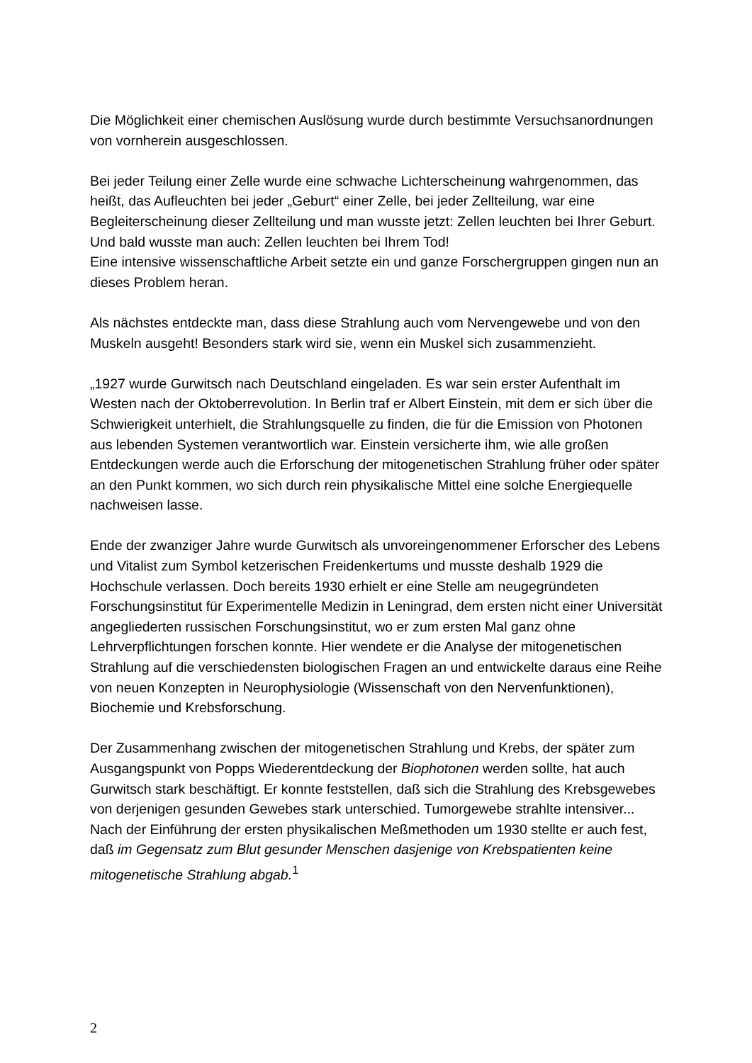Die Möglichkeit einer chemischen Auslösung wurde durch bestimmte Versuchsanordnungen von vornherein ausgeschlossen.
Bei jeder Teilung einer Zelle wurde eine schwache Lichterscheinung wahrgenommen, das heißt, das Aufleuchten bei jeder „Geburt“ einer Zelle, bei jeder Zellteilung, war eine Begleiterscheinung dieser Zellteilung und man wusste jetzt: Zellen leuchten bei Ihrer Geburt. Und bald wusste man auch: Zellen leuchten bei Ihrem Tod!
Eine intensive wissenschaftliche Arbeit setzte ein und ganze Forschergruppen gingen nun an dieses Problem heran.
Als nächstes entdeckte man, dass diese Strahlung auch vom Nervengewebe und von den Muskeln ausgeht! Besonders stark wird sie, wenn ein Muskel sich zusammenzieht.
„1927 wurde Gurwitsch nach Deutschland eingeladen. Es war sein erster Aufenthalt im Westen nach der Oktoberrevolution. In Berlin traf er Albert Einstein, mit dem er sich über die Schwierigkeit unterhielt, die Strahlungsquelle zu finden, die für die Emission von Photonen aus lebenden Systemen verantwortlich war. Einstein versicherte ihm, wie alle großen Entdeckungen werde auch die Erforschung der mitogenetischen Strahlung früher oder später an den Punkt kommen, wo sich durch rein physikalische Mittel eine solche Energiequelle nachweisen lasse.
Ende der zwanziger Jahre wurde Gurwitsch als unvoreingenommener Erforscher des Lebens und Vitalist zum Symbol ketzerischen Freidenkertums und musste deshalb 1929 die Hochschule verlassen. Doch bereits 1930 erhielt er eine Stelle am neugegründeten Forschungsinstitut für Experimentelle Medizin in Leningrad, dem ersten nicht einer Universität angegliederten russischen Forschungsinstitut, wo er zum ersten Mal ganz ohne Lehrverpflichtungen forschen konnte. Hier wendete er die Analyse der mitogenetischen Strahlung auf die verschiedensten biologischen Fragen an und entwickelte daraus eine Reihe von neuen Konzepten in Neurophysiologie (Wissenschaft von den Nervenfunktionen), Biochemie und Krebsforschung.
Der Zusammenhang zwischen der mitogenetischen Strahlung und Krebs, der später zum Ausgangspunkt von Popps Wiederentdeckung der Biophotonen werden sollte, hat auch Gurwitsch stark beschäftigt. Er konnte feststellen, daß sich die Strahlung des Krebsgewebes von derjenigen gesunden Gewebes stark unterschied. Tumorgewebe strahlte intensiver... Nach der Einführung der ersten physikalischen Meßmethoden um 1930 stellte er auch fest, daß im Gegensatz zum Blut gesunder Menschen dasjenige von Krebspatienten keine mitogenetische Strahlung abgab.<sup>1</sup>
2